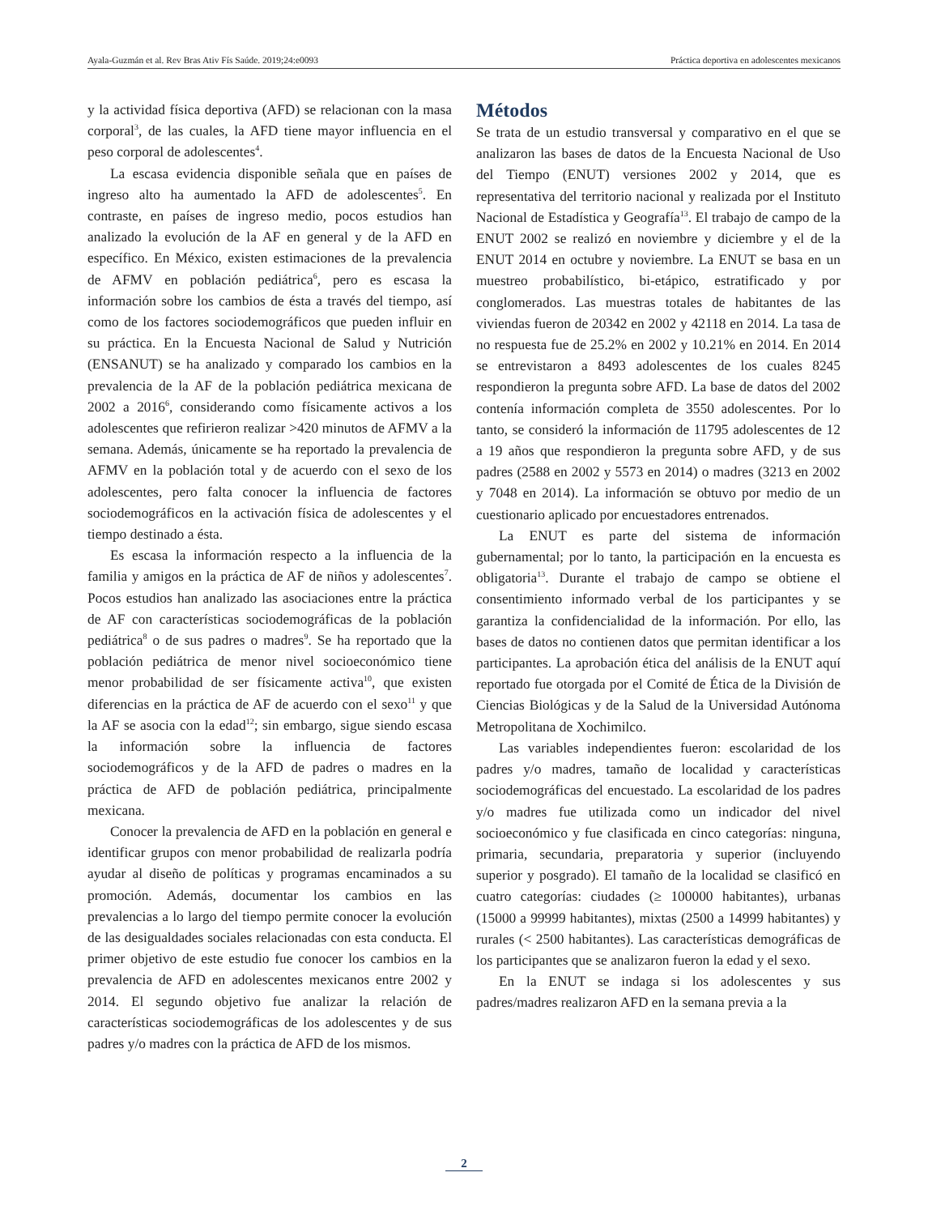Ayala-Guzmán et al. Rev Bras Ativ Fís Saúde. 2019;24:e0093 Práctica deportiva en adolescentes mexicanos
y la actividad física deportiva (AFD) se relacionan con la masa corporal<sup>3</sup>, de las cuales, la AFD tiene mayor influencia en el peso corporal de adolescentes<sup>4</sup>.
La escasa evidencia disponible señala que en países de ingreso alto ha aumentado la AFD de adolescentes<sup>5</sup>. En contraste, en países de ingreso medio, pocos estudios han analizado la evolución de la AF en general y de la AFD en específico. En México, existen estimaciones de la prevalencia de AFMV en población pediátrica<sup>6</sup>, pero es escasa la información sobre los cambios de ésta a través del tiempo, así como de los factores sociodemográficos que pueden influir en su práctica. En la Encuesta Nacional de Salud y Nutrición (ENSANUT) se ha analizado y comparado los cambios en la prevalencia de la AF de la población pediátrica mexicana de 2002 a 2016<sup>6</sup>, considerando como físicamente activos a los adolescentes que refirieron realizar >420 minutos de AFMV a la semana. Además, únicamente se ha reportado la prevalencia de AFMV en la población total y de acuerdo con el sexo de los adolescentes, pero falta conocer la influencia de factores sociodemográficos en la activación física de adolescentes y el tiempo destinado a ésta.
Es escasa la información respecto a la influencia de la familia y amigos en la práctica de AF de niños y adolescentes<sup>7</sup>. Pocos estudios han analizado las asociaciones entre la práctica de AF con características sociodemográficas de la población pediátrica<sup>8</sup> o de sus padres o madres<sup>9</sup>. Se ha reportado que la población pediátrica de menor nivel socioeconómico tiene menor probabilidad de ser físicamente activa<sup>10</sup>, que existen diferencias en la práctica de AF de acuerdo con el sexo<sup>11</sup> y que la AF se asocia con la edad<sup>12</sup>; sin embargo, sigue siendo escasa la información sobre la influencia de factores sociodemográficos y de la AFD de padres o madres en la práctica de AFD de población pediátrica, principalmente mexicana.
Conocer la prevalencia de AFD en la población en general e identificar grupos con menor probabilidad de realizarla podría ayudar al diseño de políticas y programas encaminados a su promoción. Además, documentar los cambios en las prevalencias a lo largo del tiempo permite conocer la evolución de las desigualdades sociales relacionadas con esta conducta. El primer objetivo de este estudio fue conocer los cambios en la prevalencia de AFD en adolescentes mexicanos entre 2002 y 2014. El segundo objetivo fue analizar la relación de características sociodemográficas de los adolescentes y de sus padres y/o madres con la práctica de AFD de los mismos.
Métodos
Se trata de un estudio transversal y comparativo en el que se analizaron las bases de datos de la Encuesta Nacional de Uso del Tiempo (ENUT) versiones 2002 y 2014, que es representativa del territorio nacional y realizada por el Instituto Nacional de Estadística y Geografía<sup>13</sup>. El trabajo de campo de la ENUT 2002 se realizó en noviembre y diciembre y el de la ENUT 2014 en octubre y noviembre. La ENUT se basa en un muestreo probabilístico, bi-etápico, estratificado y por conglomerados. Las muestras totales de habitantes de las viviendas fueron de 20342 en 2002 y 42118 en 2014. La tasa de no respuesta fue de 25.2% en 2002 y 10.21% en 2014. En 2014 se entrevistaron a 8493 adolescentes de los cuales 8245 respondieron la pregunta sobre AFD. La base de datos del 2002 contenía información completa de 3550 adolescentes. Por lo tanto, se consideró la información de 11795 adolescentes de 12 a 19 años que respondieron la pregunta sobre AFD, y de sus padres (2588 en 2002 y 5573 en 2014) o madres (3213 en 2002 y 7048 en 2014). La información se obtuvo por medio de un cuestionario aplicado por encuestadores entrenados.
La ENUT es parte del sistema de información gubernamental; por lo tanto, la participación en la encuesta es obligatoria<sup>13</sup>. Durante el trabajo de campo se obtiene el consentimiento informado verbal de los participantes y se garantiza la confidencialidad de la información. Por ello, las bases de datos no contienen datos que permitan identificar a los participantes. La aprobación ética del análisis de la ENUT aquí reportado fue otorgada por el Comité de Ética de la División de Ciencias Biológicas y de la Salud de la Universidad Autónoma Metropolitana de Xochimilco.
Las variables independientes fueron: escolaridad de los padres y/o madres, tamaño de localidad y características sociodemográficas del encuestado. La escolaridad de los padres y/o madres fue utilizada como un indicador del nivel socioeconómico y fue clasificada en cinco categorías: ninguna, primaria, secundaria, preparatoria y superior (incluyendo superior y posgrado). El tamaño de la localidad se clasificó en cuatro categorías: ciudades (≥ 100000 habitantes), urbanas (15000 a 99999 habitantes), mixtas (2500 a 14999 habitantes) y rurales (< 2500 habitantes). Las características demográficas de los participantes que se analizaron fueron la edad y el sexo.
En la ENUT se indaga si los adolescentes y sus padres/madres realizaron AFD en la semana previa a la
2